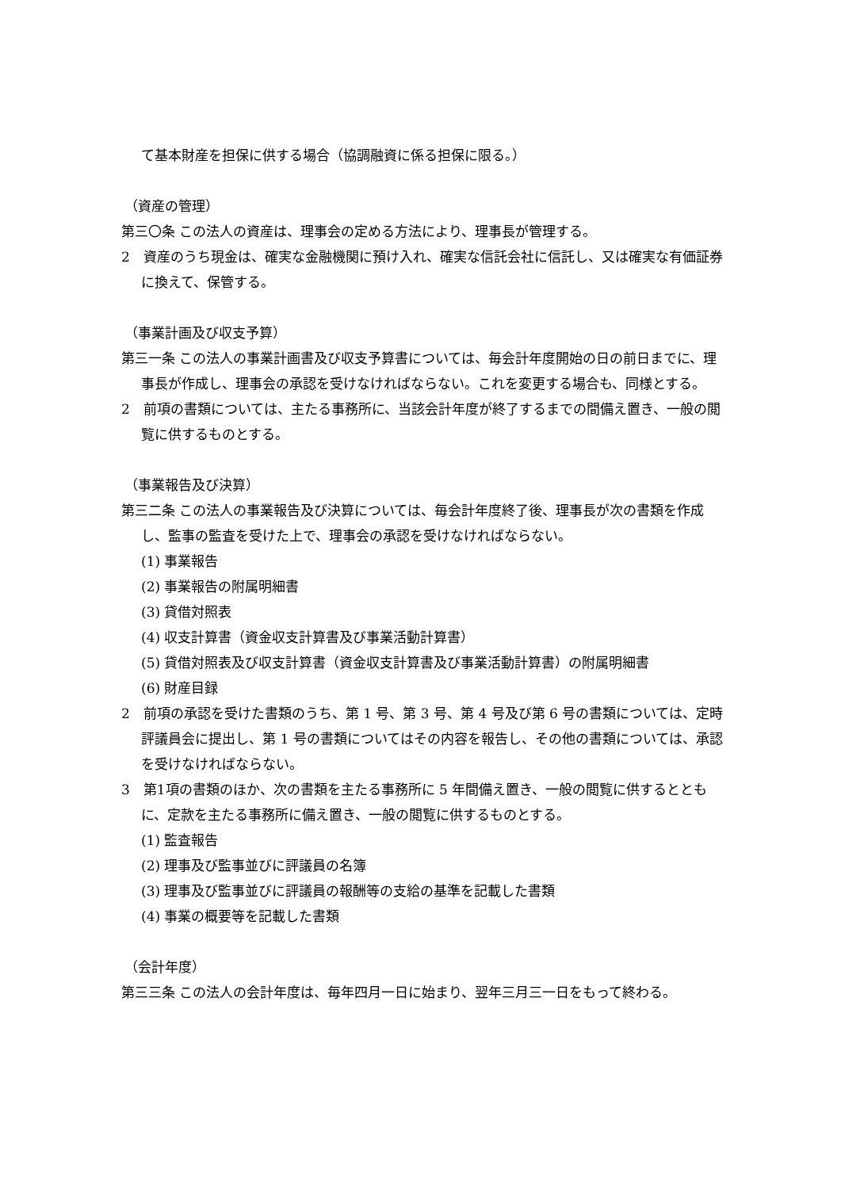て基本財産を担保に供する場合（協調融資に係る担保に限る。）
（資産の管理）
第三〇条 この法人の資産は、理事会の定める方法により、理事長が管理する。
2　資産のうち現金は、確実な金融機関に預け入れ、確実な信託会社に信託し、又は確実な有価証券に換えて、保管する。
（事業計画及び収支予算）
第三一条 この法人の事業計画書及び収支予算書については、毎会計年度開始の日の前日までに、理事長が作成し、理事会の承認を受けなければならない。これを変更する場合も、同様とする。
2　前項の書類については、主たる事務所に、当該会計年度が終了するまでの間備え置き、一般の閲覧に供するものとする。
（事業報告及び決算）
第三二条 この法人の事業報告及び決算については、毎会計年度終了後、理事長が次の書類を作成し、監事の監査を受けた上で、理事会の承認を受けなければならない。
(1) 事業報告
(2) 事業報告の附属明細書
(3) 貸借対照表
(4) 収支計算書（資金収支計算書及び事業活動計算書）
(5) 貸借対照表及び収支計算書（資金収支計算書及び事業活動計算書）の附属明細書
(6) 財産目録
2　前項の承認を受けた書類のうち、第 1 号、第 3 号、第 4 号及び第 6 号の書類については、定時評議員会に提出し、第 1 号の書類についてはその内容を報告し、その他の書類については、承認を受けなければならない。
3　第1項の書類のほか、次の書類を主たる事務所に 5 年間備え置き、一般の閲覧に供するとともに、定款を主たる事務所に備え置き、一般の閲覧に供するものとする。
(1) 監査報告
(2) 理事及び監事並びに評議員の名簿
(3) 理事及び監事並びに評議員の報酬等の支給の基準を記載した書類
(4) 事業の概要等を記載した書類
（会計年度）
第三三条 この法人の会計年度は、毎年四月一日に始まり、翌年三月三一日をもって終わる。